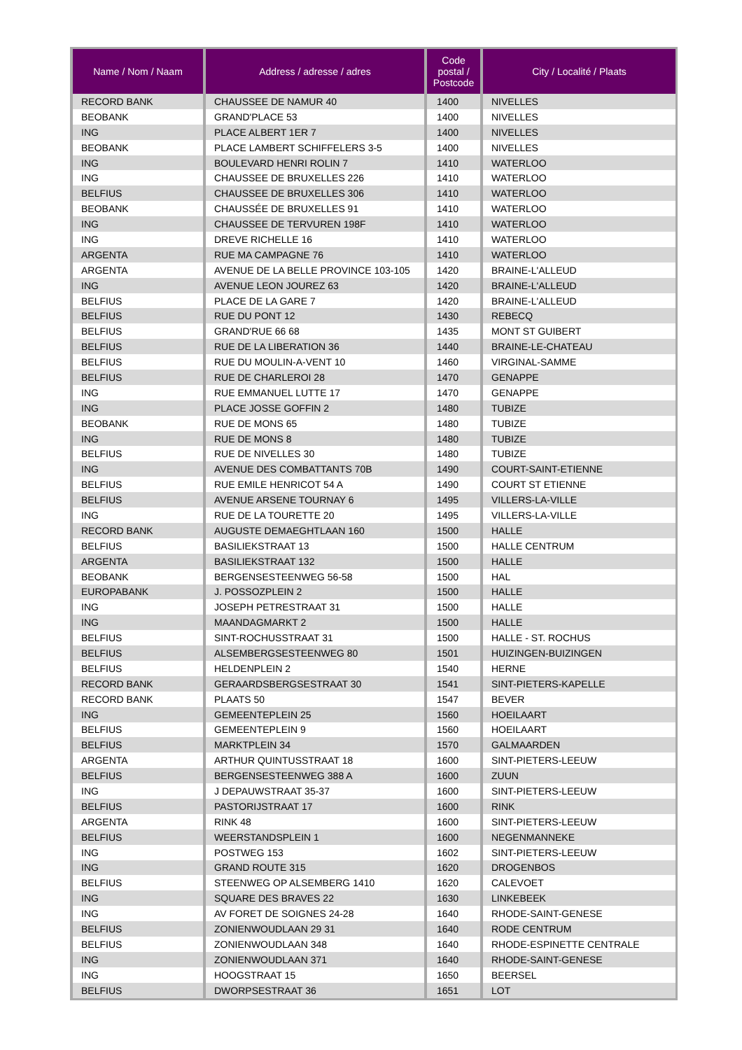| Name / Nom / Naam | Address / adresse / adres | Code postal / Postcode | City / Localité / Plaats |
| --- | --- | --- | --- |
| RECORD BANK | CHAUSSEE DE NAMUR 40 | 1400 | NIVELLES |
| BEOBANK | GRAND'PLACE 53 | 1400 | NIVELLES |
| ING | PLACE ALBERT 1ER 7 | 1400 | NIVELLES |
| BEOBANK | PLACE LAMBERT SCHIFFELERS 3-5 | 1400 | NIVELLES |
| ING | BOULEVARD HENRI ROLIN 7 | 1410 | WATERLOO |
| ING | CHAUSSEE DE BRUXELLES 226 | 1410 | WATERLOO |
| BELFIUS | CHAUSSEE DE BRUXELLES 306 | 1410 | WATERLOO |
| BEOBANK | CHAUSSÉE DE BRUXELLES 91 | 1410 | WATERLOO |
| ING | CHAUSSEE DE TERVUREN 198F | 1410 | WATERLOO |
| ING | DREVE RICHELLE 16 | 1410 | WATERLOO |
| ARGENTA | RUE MA CAMPAGNE 76 | 1410 | WATERLOO |
| ARGENTA | AVENUE DE LA BELLE PROVINCE 103-105 | 1420 | BRAINE-L'ALLEUD |
| ING | AVENUE LEON JOUREZ 63 | 1420 | BRAINE-L'ALLEUD |
| BELFIUS | PLACE DE LA GARE 7 | 1420 | BRAINE-L'ALLEUD |
| BELFIUS | RUE DU PONT 12 | 1430 | REBECQ |
| BELFIUS | GRAND'RUE 66 68 | 1435 | MONT ST GUIBERT |
| BELFIUS | RUE DE LA LIBERATION 36 | 1440 | BRAINE-LE-CHATEAU |
| BELFIUS | RUE DU MOULIN-A-VENT 10 | 1460 | VIRGINAL-SAMME |
| BELFIUS | RUE DE CHARLEROI 28 | 1470 | GENAPPE |
| ING | RUE EMMANUEL LUTTE 17 | 1470 | GENAPPE |
| ING | PLACE JOSSE GOFFIN 2 | 1480 | TUBIZE |
| BEOBANK | RUE DE MONS 65 | 1480 | TUBIZE |
| ING | RUE DE MONS 8 | 1480 | TUBIZE |
| BELFIUS | RUE DE NIVELLES 30 | 1480 | TUBIZE |
| ING | AVENUE DES COMBATTANTS 70B | 1490 | COURT-SAINT-ETIENNE |
| BELFIUS | RUE EMILE HENRICOT 54 A | 1490 | COURT ST ETIENNE |
| BELFIUS | AVENUE ARSENE TOURNAY 6 | 1495 | VILLERS-LA-VILLE |
| ING | RUE DE LA TOURETTE 20 | 1495 | VILLERS-LA-VILLE |
| RECORD BANK | AUGUSTE DEMAEGHTLAAN 160 | 1500 | HALLE |
| BELFIUS | BASILIEKSTRAAT 13 | 1500 | HALLE CENTRUM |
| ARGENTA | BASILIEKSTRAAT 132 | 1500 | HALLE |
| BEOBANK | BERGENSESTEENWEG 56-58 | 1500 | HAL |
| EUROPABANK | J. POSSOZPLEIN 2 | 1500 | HALLE |
| ING | JOSEPH PETRESTRAAT 31 | 1500 | HALLE |
| ING | MAANDAGMARKT 2 | 1500 | HALLE |
| BELFIUS | SINT-ROCHUSSTRAAT 31 | 1500 | HALLE - ST. ROCHUS |
| BELFIUS | ALSEMBERGSESTEENWEG 80 | 1501 | HUIZINGEN-BUIZINGEN |
| BELFIUS | HELDENPLEIN 2 | 1540 | HERNE |
| RECORD BANK | GERAARDSBERGSESTRAAT 30 | 1541 | SINT-PIETERS-KAPELLE |
| RECORD BANK | PLAATS 50 | 1547 | BEVER |
| ING | GEMEENTEPLEIN 25 | 1560 | HOEILAART |
| BELFIUS | GEMEENTEPLEIN 9 | 1560 | HOEILAART |
| BELFIUS | MARKTPLEIN 34 | 1570 | GALMAARDEN |
| ARGENTA | ARTHUR QUINTUSSTRAAT 18 | 1600 | SINT-PIETERS-LEEUW |
| BELFIUS | BERGENSESTEENWEG 388 A | 1600 | ZUUN |
| ING | J DEPAUWSTRAAT 35-37 | 1600 | SINT-PIETERS-LEEUW |
| BELFIUS | PASTORIJSTRAAT 17 | 1600 | RINK |
| ARGENTA | RINK 48 | 1600 | SINT-PIETERS-LEEUW |
| BELFIUS | WEERSTANDSPLEIN 1 | 1600 | NEGENMANNEKE |
| ING | POSTWEG 153 | 1602 | SINT-PIETERS-LEEUW |
| ING | GRAND ROUTE 315 | 1620 | DROGENBOS |
| BELFIUS | STEENWEG OP ALSEMBERG 1410 | 1620 | CALEVOET |
| ING | SQUARE DES BRAVES 22 | 1630 | LINKEBEEK |
| ING | AV FORET DE SOIGNES 24-28 | 1640 | RHODE-SAINT-GENESE |
| BELFIUS | ZONIENWOUDLAAN 29 31 | 1640 | RODE CENTRUM |
| BELFIUS | ZONIENWOUDLAAN 348 | 1640 | RHODE-ESPINETTE CENTRALE |
| ING | ZONIENWOUDLAAN 371 | 1640 | RHODE-SAINT-GENESE |
| ING | HOOGSTRAAT 15 | 1650 | BEERSEL |
| BELFIUS | DWORPSESTRAAT 36 | 1651 | LOT |